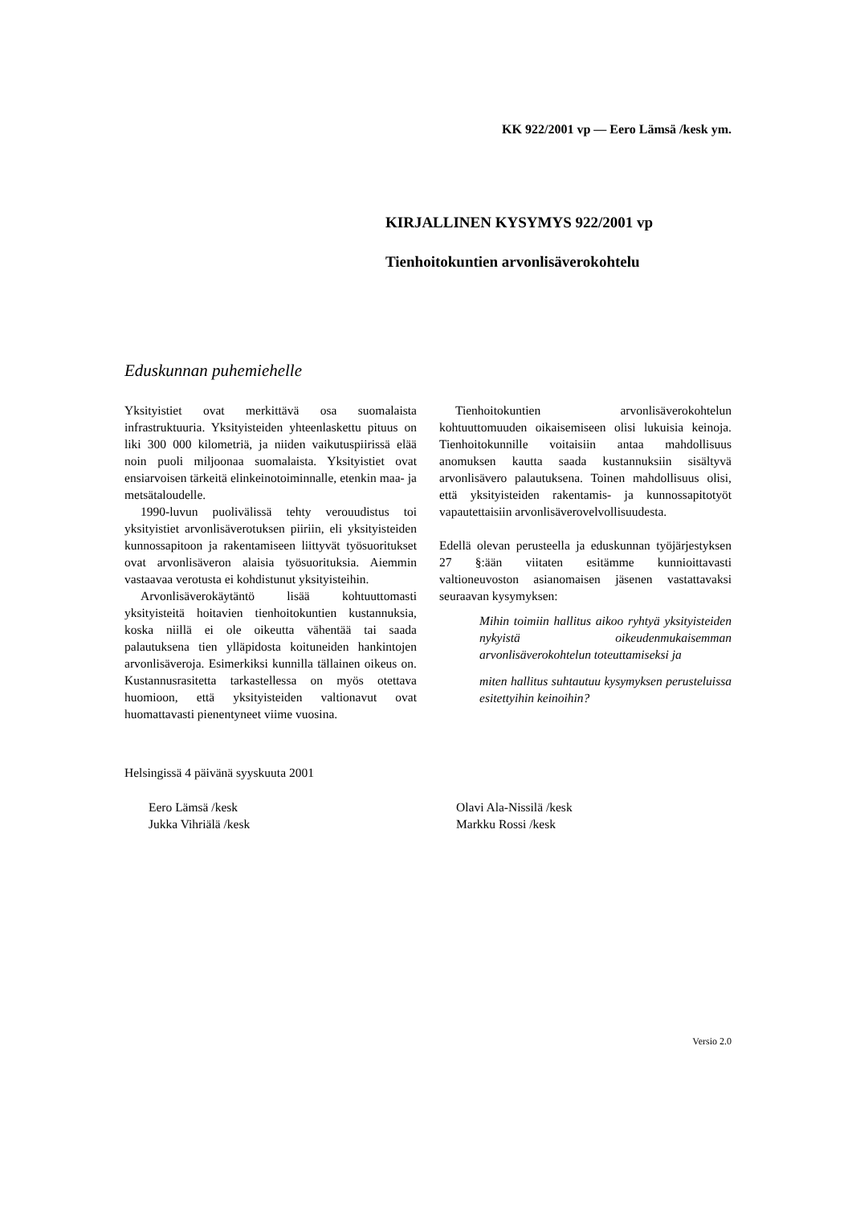KK 922/2001 vp — Eero Lämsä /kesk ym.
KIRJALLINEN KYSYMYS 922/2001 vp
Tienhoitokuntien arvonlisäverokohtelu
Eduskunnan puhemiehelle
Yksityistiet ovat merkittävä osa suomalaista infrastruktuuria. Yksityisteiden yhteenlaskettu pituus on liki 300 000 kilometriä, ja niiden vaikutuspiirissä elää noin puoli miljoonaa suomalaista. Yksityistiet ovat ensiarvoisen tärkeitä elinkeinotoiminnalle, etenkin maa- ja metsätaloudelle.
1990-luvun puolivälissä tehty verouudistus toi yksityistiet arvonlisäverotuksen piiriin, eli yksityisteiden kunnossapitoon ja rakentamiseen liittyvät työsuoritukset ovat arvonlisäveron alaisia työsuorituksia. Aiemmin vastaavaa verotusta ei kohdistunut yksityisteihin.
Arvonlisäverokäytäntö lisää kohtuuttomasti yksityisteitä hoitavien tienhoitokuntien kustannuksia, koska niillä ei ole oikeutta vähentää tai saada palautuksena tien ylläpidosta koituneiden hankintojen arvonlisäveroja. Esimerkiksi kunnilla tällainen oikeus on. Kustannusrasitetta tarkastellessa on myös otettava huomioon, että yksityisteiden valtionavut ovat huomattavasti pienentyneet viime vuosina.
Tienhoitokuntien arvonlisäverokohtelun kohtuuttomuuden oikaisemiseen olisi lukuisia keinoja. Tienhoitokunnille voitaisiin antaa mahdollisuus anomuksen kautta saada kustannuksiin sisältyvä arvonlisävero palautuksena. Toinen mahdollisuus olisi, että yksityisteiden rakentamis- ja kunnossapitotyöt vapautettaisiin arvonlisäverovelvollisuudesta.
Edellä olevan perusteella ja eduskunnan työjärjestyksen 27 §:ään viitaten esitämme kunnioittavasti valtioneuvoston asianomaisen jäsenen vastattavaksi seuraavan kysymyksen:
Mihin toimiin hallitus aikoo ryhtyä yksityisteiden nykyistä oikeudenmukaisemman arvonlisäverokohtelun toteuttamiseksi ja
miten hallitus suhtautuu kysymyksen perusteluissa esitettyihin keinoihin?
Helsingissä 4 päivänä syyskuuta 2001
Eero Lämsä /kesk
Jukka Vihriälä /kesk
Olavi Ala-Nissilä /kesk
Markku Rossi /kesk
Versio 2.0